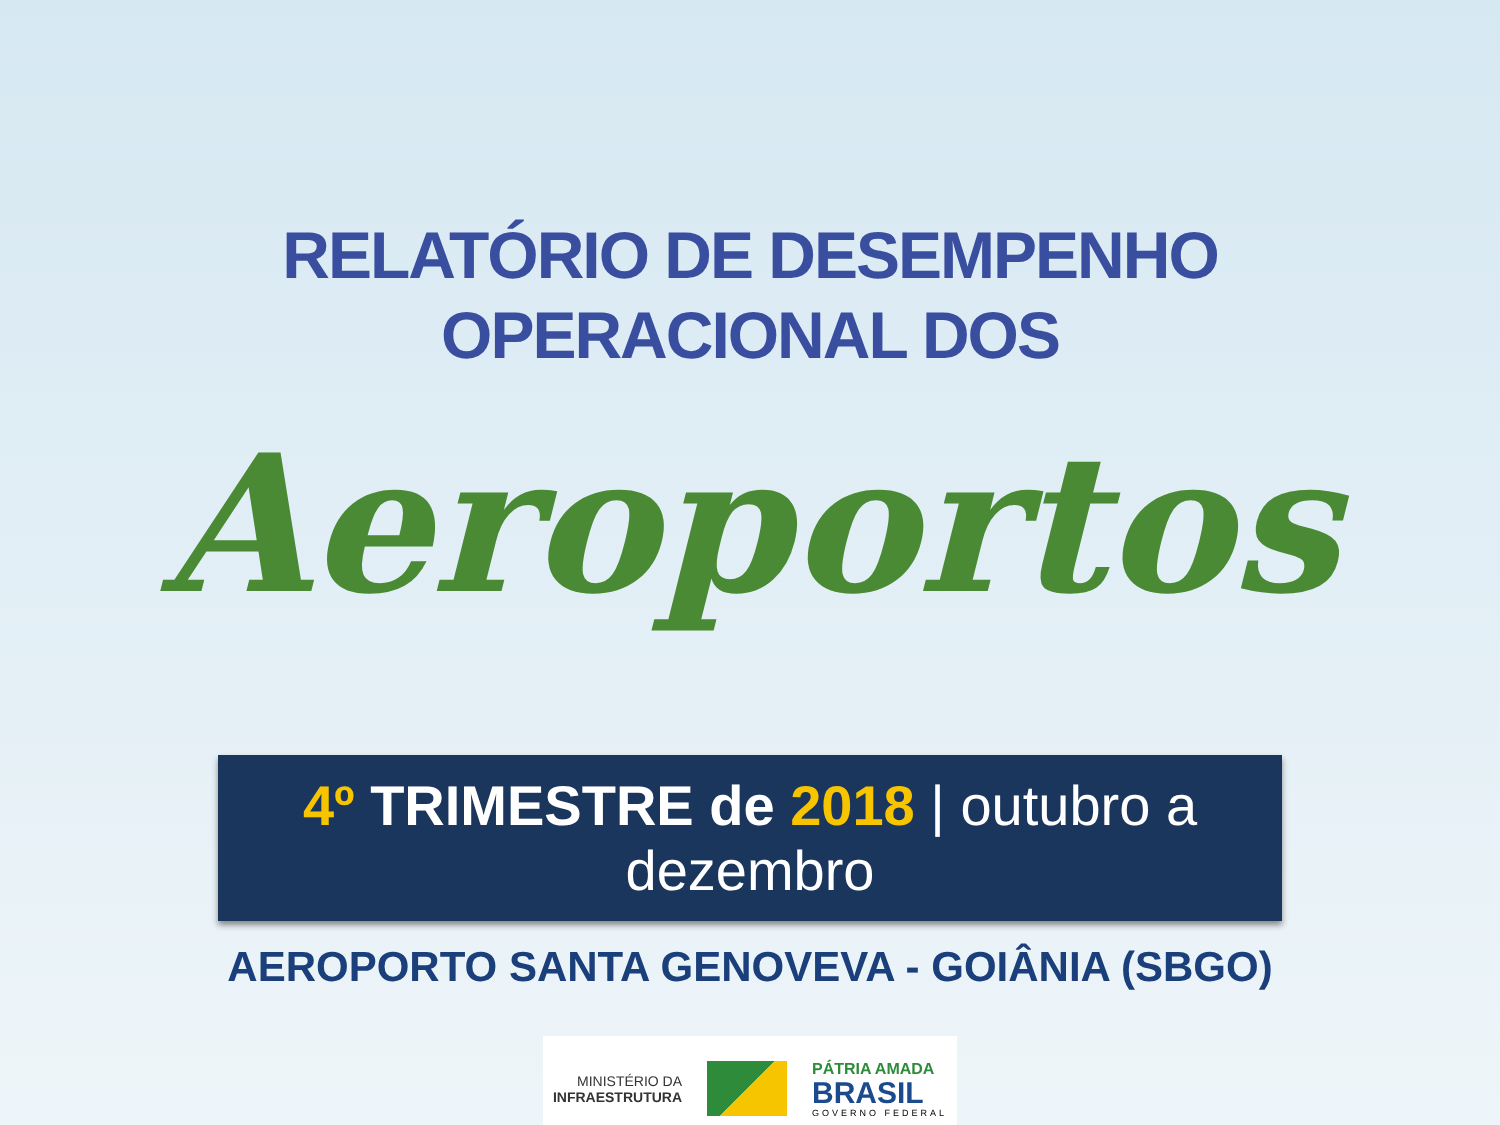RELATÓRIO DE DESEMPENHO
OPERACIONAL DOS
Aeroportos
4º TRIMESTRE de 2018 | outubro a dezembro
AEROPORTO SANTA GENOVEVA - GOIÂNIA (SBGO)
MINISTÉRIO DA
INFRAESTRUTURA
PÁTRIA AMADA
BRASIL
GOVERNO FEDERAL